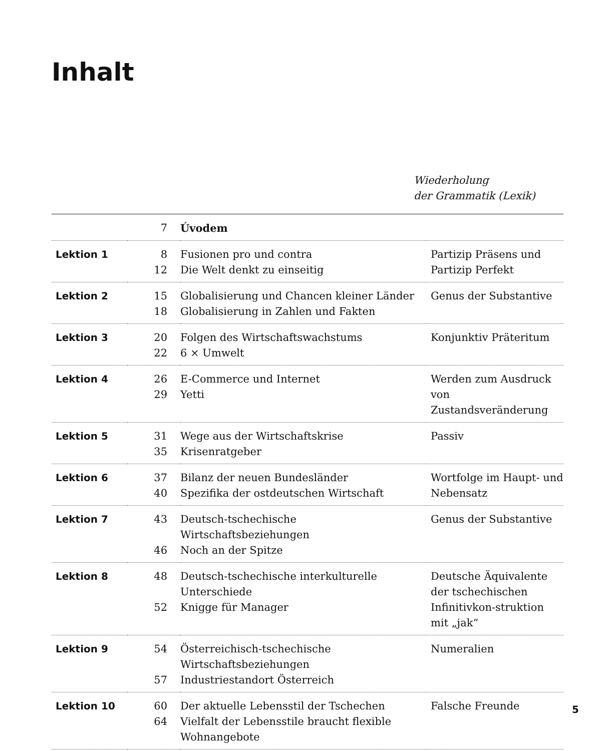Inhalt
Wiederholung
der Grammatik (Lexik)
| | 7 | Úvodem | |
| Lektion 1 | 8 12 | Fusionen pro und contra Die Welt denkt zu einseitig | Partizip Präsens und Partizip Perfekt |
| Lektion 2 | 15 18 | Globalisierung und Chancen kleiner Länder Globalisierung in Zahlen und Fakten | Genus der Substantive |
| Lektion 3 | 20 22 | Folgen des Wirtschaftswachstums 6 × Umwelt | Konjunktiv Präteritum |
| Lektion 4 | 26 29 | E-Commerce und Internet Yetti | Werden zum Ausdruck von Zustandsveränderung |
| Lektion 5 | 31 35 | Wege aus der Wirtschaftskrise Krisenratgeber | Passiv |
| Lektion 6 | 37 40 | Bilanz der neuen Bundesländer Spezifika der ostdeutschen Wirtschaft | Wortfolge im Haupt- und Nebensatz |
| Lektion 7 | 43 46 | Deutsch-tschechische Wirtschaftsbeziehungen Noch an der Spitze | Genus der Substantive |
| Lektion 8 | 48 52 | Deutsch-tschechische interkulturelle Unterschiede Knigge für Manager | Deutsche Äquivalente der tschechischen Infinitivkon-struktion mit „jak“ |
| Lektion 9 | 54 57 | Österreichisch-tschechische Wirtschaftsbeziehungen Industriestandort Österreich | Numeralien |
| Lektion 10 | 60 64 | Der aktuelle Lebensstil der Tschechen Vielfalt der Lebensstile braucht flexible Wohnangebote | Falsche Freunde |
5